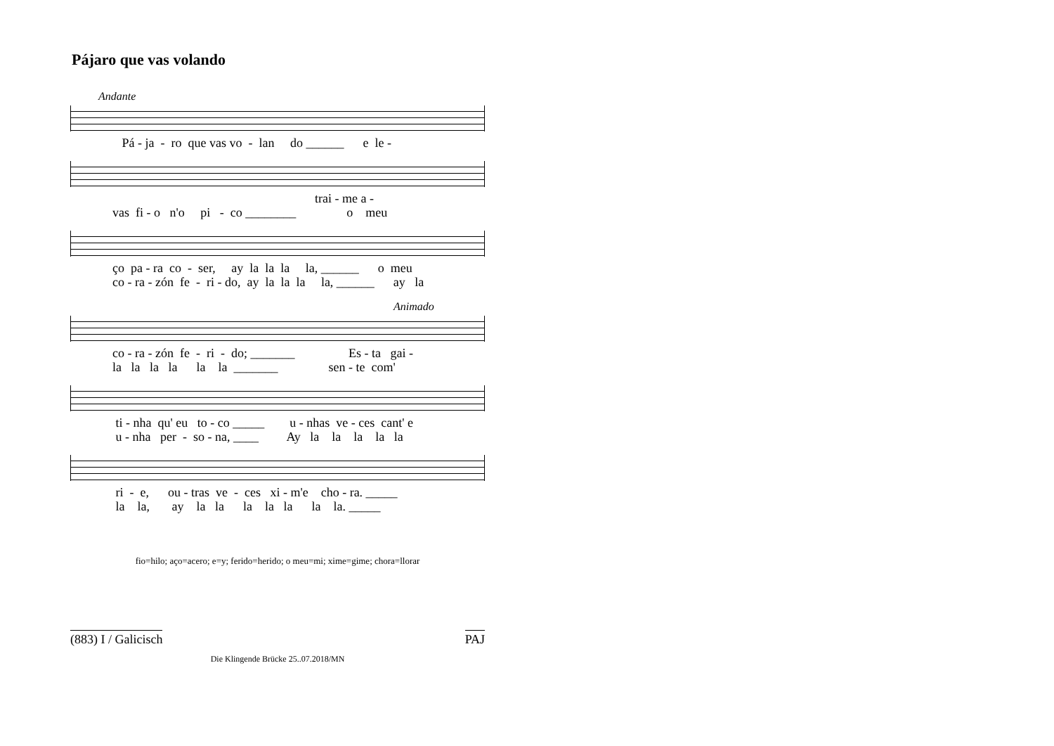Pájaro que vas volando
Andante
Pá - ja - ro que vas vo - lan do ______ e le -
trai - me a - vas fi - o n'o pi - co ________ o meu
ço pa - ra co - ser, ay la la la la, ______ o meu co - ra - zón fe - ri - do, ay la la la la, ______ ay la
Animado
co - ra - zón fe - ri - do; _______ Es - ta gai - la la la la la la _______ sen - te com'
ti - nha qu' eu to - co _____ u - nhas ve - ces cant' e u - nha per - so - na, ____ Ay la la la la la
ri - e, ou - tras ve - ces xi - m'e cho - ra. _____ la la, ay la la la la la la la. _____
fio=hilo; aço=acero; e=y; ferido=herido; o meu=mi; xime=gime; chora=llorar
(883) I / Galicisch PAJ
Die Klingende Brücke 25..07.2018/MN